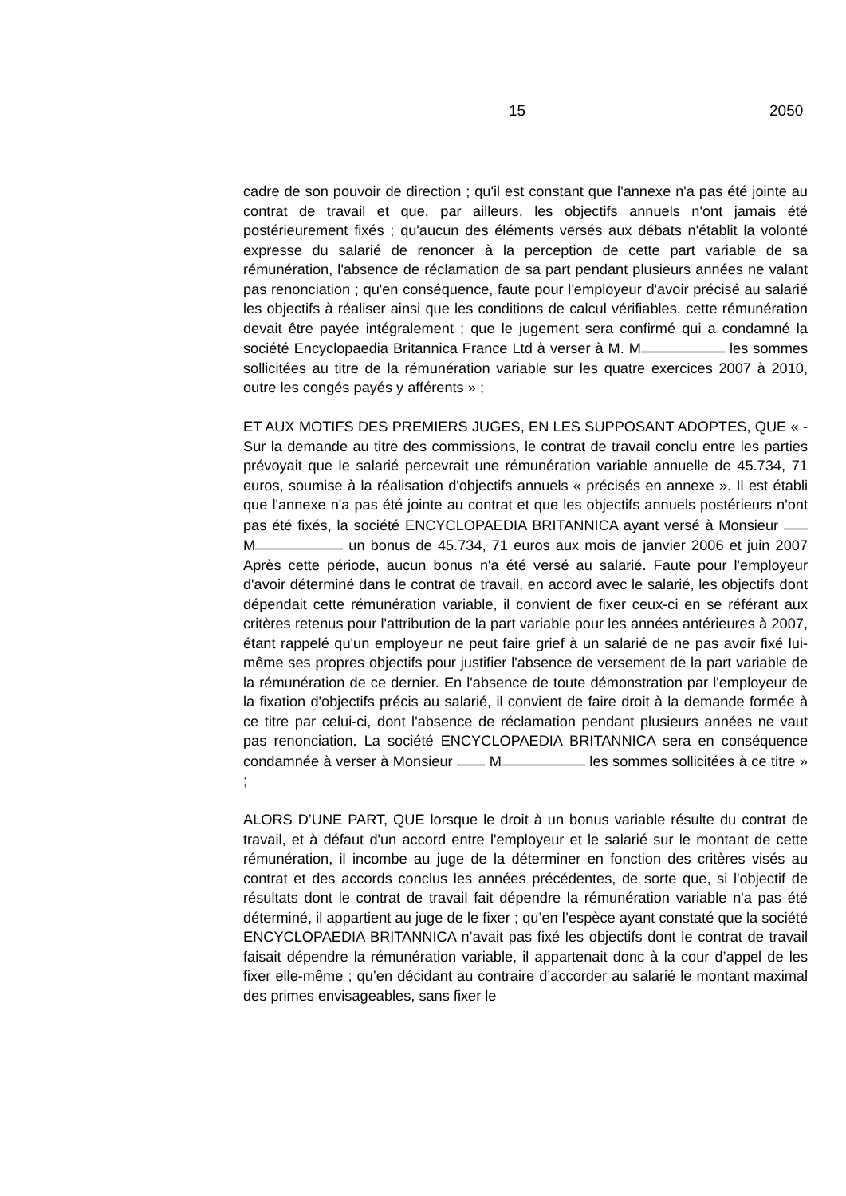15 2050
cadre de son pouvoir de direction ; qu'il est constant que l'annexe n'a pas été jointe au contrat de travail et que, par ailleurs, les objectifs annuels n'ont jamais été postérieurement fixés ; qu'aucun des éléments versés aux débats n'établit la volonté expresse du salarié de renoncer à la perception de cette part variable de sa rémunération, l'absence de réclamation de sa part pendant plusieurs années ne valant pas renonciation ; qu'en conséquence, faute pour l'employeur d'avoir précisé au salarié les objectifs à réaliser ainsi que les conditions de calcul vérifiables, cette rémunération devait être payée intégralement ; que le jugement sera confirmé qui a condamné la société Encyclopaedia Britannica France Ltd à verser à M. M les sommes sollicitées au titre de la rémunération variable sur les quatre exercices 2007 à 2010, outre les congés payés y afférents » ;
ET AUX MOTIFS DES PREMIERS JUGES, EN LES SUPPOSANT ADOPTES, QUE « - Sur la demande au titre des commissions, le contrat de travail conclu entre les parties prévoyait que le salarié percevrait une rémunération variable annuelle de 45.734, 71 euros, soumise à la réalisation d'objectifs annuels « précisés en annexe ». Il est établi que l'annexe n'a pas été jointe au contrat et que les objectifs annuels postérieurs n'ont pas été fixés, la société ENCYCLOPAEDIA BRITANNICA ayant versé à Monsieur M un bonus de 45.734, 71 euros aux mois de janvier 2006 et juin 2007 Après cette période, aucun bonus n'a été versé au salarié. Faute pour l'employeur d'avoir déterminé dans le contrat de travail, en accord avec le salarié, les objectifs dont dépendait cette rémunération variable, il convient de fixer ceux-ci en se référant aux critères retenus pour l'attribution de la part variable pour les années antérieures à 2007, étant rappelé qu'un employeur ne peut faire grief à un salarié de ne pas avoir fixé lui-même ses propres objectifs pour justifier l'absence de versement de la part variable de la rémunération de ce dernier. En l'absence de toute démonstration par l'employeur de la fixation d'objectifs précis au salarié, il convient de faire droit à la demande formée à ce titre par celui-ci, dont l'absence de réclamation pendant plusieurs années ne vaut pas renonciation. La société ENCYCLOPAEDIA BRITANNICA sera en conséquence condamnée à verser à Monsieur M les sommes sollicitées à ce titre » ;
ALORS D’UNE PART, QUE lorsque le droit à un bonus variable résulte du contrat de travail, et à défaut d'un accord entre l'employeur et le salarié sur le montant de cette rémunération, il incombe au juge de la déterminer en fonction des critères visés au contrat et des accords conclus les années précédentes, de sorte que, si l'objectif de résultats dont le contrat de travail fait dépendre la rémunération variable n'a pas été déterminé, il appartient au juge de le fixer ; qu’en l’espèce ayant constaté que la société ENCYCLOPAEDIA BRITANNICA n’avait pas fixé les objectifs dont le contrat de travail faisait dépendre la rémunération variable, il appartenait donc à la cour d’appel de les fixer elle-même ; qu’en décidant au contraire d’accorder au salarié le montant maximal des primes envisageables, sans fixer le